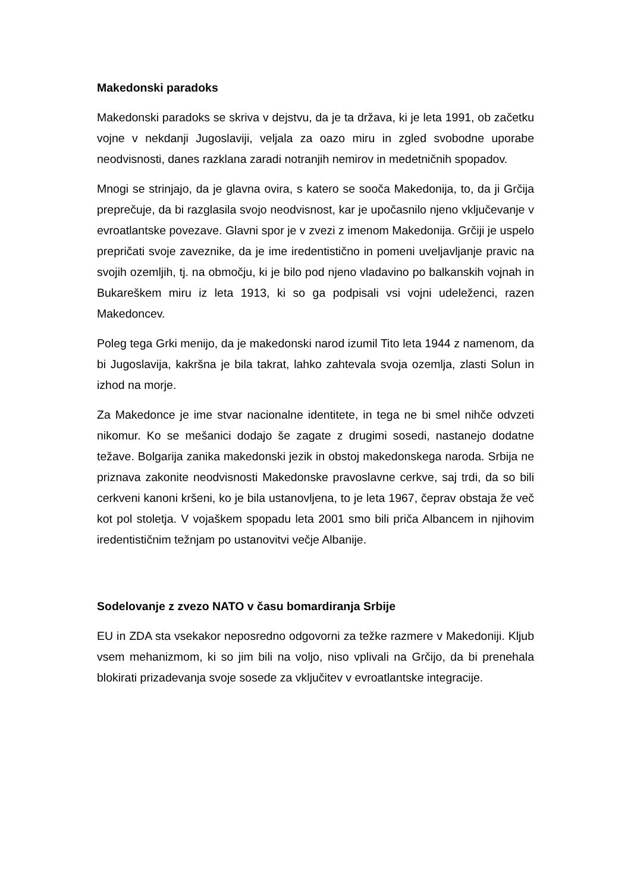Makedonski paradoks
Makedonski paradoks se skriva v dejstvu, da je ta država, ki je leta 1991, ob začetku vojne v nekdanji Jugoslaviji, veljala za oazo miru in zgled svobodne uporabe neodvisnosti, danes razklana zaradi notranjih nemirov in medetničnih spopadov.
Mnogi se strinjajo, da je glavna ovira, s katero se sooča Makedonija, to, da ji Grčija preprečuje, da bi razglasila svojo neodvisnost, kar je upočasnilo njeno vključevanje v evroatlantske povezave. Glavni spor je v zvezi z imenom Makedonija. Grčiji je uspelo prepričati svoje zaveznike, da je ime iredentistično in pomeni uveljavljanje pravic na svojih ozemljih, tj. na območju, ki je bilo pod njeno vladavino po balkanskih vojnah in Bukareškem miru iz leta 1913, ki so ga podpisali vsi vojni udeleženci, razen Makedoncev.
Poleg tega Grki menijo, da je makedonski narod izumil Tito leta 1944 z namenom, da bi Jugoslavija, kakršna je bila takrat, lahko zahtevala svoja ozemlja, zlasti Solun in izhod na morje.
Za Makedonce je ime stvar nacionalne identitete, in tega ne bi smel nihče odvzeti nikomur. Ko se mešanici dodajo še zagate z drugimi sosedi, nastanejo dodatne težave. Bolgarija zanika makedonski jezik in obstoj makedonskega naroda. Srbija ne priznava zakonite neodvisnosti Makedonske pravoslavne cerkve, saj trdi, da so bili cerkveni kanoni kršeni, ko je bila ustanovljena, to je leta 1967, čeprav obstaja že več kot pol stoletja. V vojaškem spopadu leta 2001 smo bili priča Albancem in njihovim iredentističnim težnjam po ustanovitvi večje Albanije.
Sodelovanje z zvezo NATO v času bomardiranja Srbije
EU in ZDA sta vsekakor neposredno odgovorni za težke razmere v Makedoniji. Kljub vsem mehanizmom, ki so jim bili na voljo, niso vplivali na Grčijo, da bi prenehala blokirati prizadevanja svoje sosede za vključitev v evroatlantske integracije.